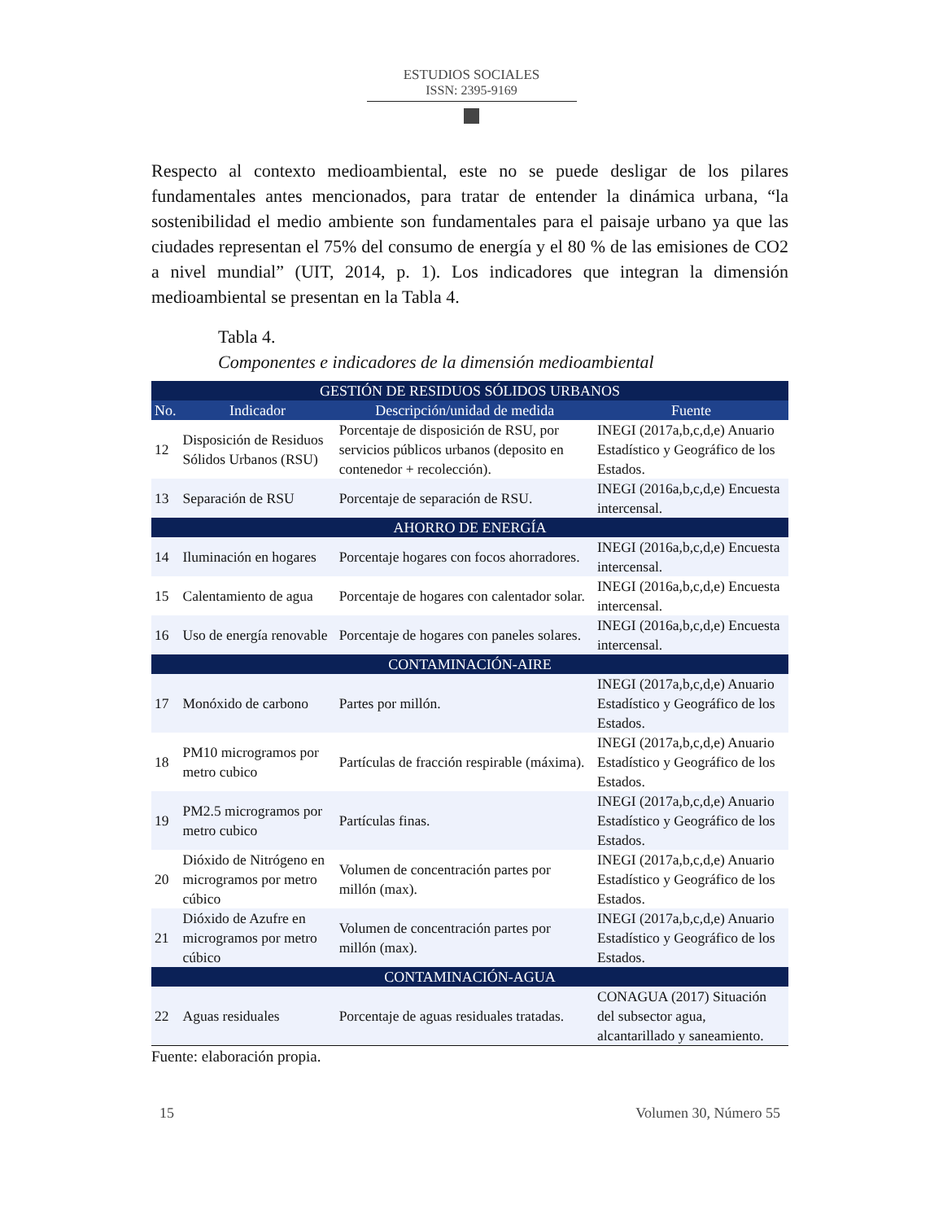ESTUDIOS SOCIALES
ISSN: 2395-9169
Respecto al contexto medioambiental, este no se puede desligar de los pilares fundamentales antes mencionados, para tratar de entender la dinámica urbana, “la sostenibilidad el medio ambiente son fundamentales para el paisaje urbano ya que las ciudades representan el 75% del consumo de energía y el 80 % de las emisiones de CO2 a nivel mundial” (UIT, 2014, p. 1). Los indicadores que integran la dimensión medioambiental se presentan en la Tabla 4.
Tabla 4.
Componentes e indicadores de la dimensión medioambiental
| GESTIÓN DE RESIDUOS SÓLIDOS URBANOS | | | |
| No. | Indicador | Descripción/unidad de medida | Fuente |
| 12 | Disposición de Residuos Sólidos Urbanos (RSU) | Porcentaje de disposición de RSU, por servicios públicos urbanos (deposito en contenedor + recolección). | INEGI (2017a,b,c,d,e) Anuario Estadístico y Geográfico de los Estados. |
| 13 | Separación de RSU | Porcentaje de separación de RSU. | INEGI (2016a,b,c,d,e) Encuesta intercensal. |
| AHORRO DE ENERGÍA | | | |
| 14 | Iluminación en hogares | Porcentaje hogares con focos ahorradores. | INEGI (2016a,b,c,d,e) Encuesta intercensal. |
| 15 | Calentamiento de agua | Porcentaje de hogares con calentador solar. | INEGI (2016a,b,c,d,e) Encuesta intercensal. |
| 16 | Uso de energía renovable | Porcentaje de hogares con paneles solares. | INEGI (2016a,b,c,d,e) Encuesta intercensal. |
| CONTAMINACIÓN-AIRE | | | |
| 17 | Monóxido de carbono | Partes por millón. | INEGI (2017a,b,c,d,e) Anuario Estadístico y Geográfico de los Estados. |
| 18 | PM10 microgramos por metro cubico | Partículas de fracción respirable (máxima). | INEGI (2017a,b,c,d,e) Anuario Estadístico y Geográfico de los Estados. |
| 19 | PM2.5 microgramos por metro cubico | Partículas finas. | INEGI (2017a,b,c,d,e) Anuario Estadístico y Geográfico de los Estados. |
| 20 | Dióxido de Nitrógeno en microgramos por metro cúbico | Volumen de concentración partes por millón (max). | INEGI (2017a,b,c,d,e) Anuario Estadístico y Geográfico de los Estados. |
| 21 | Dióxido de Azufre en microgramos por metro cúbico | Volumen de concentración partes por millón (max). | INEGI (2017a,b,c,d,e) Anuario Estadístico y Geográfico de los Estados. |
| CONTAMINACIÓN-AGUA | | | |
| 22 | Aguas residuales | Porcentaje de aguas residuales tratadas. | CONAGUA (2017) Situación del subsector agua, alcantarillado y saneamiento. |
Fuente: elaboración propia.
15 Volumen 30, Número 55